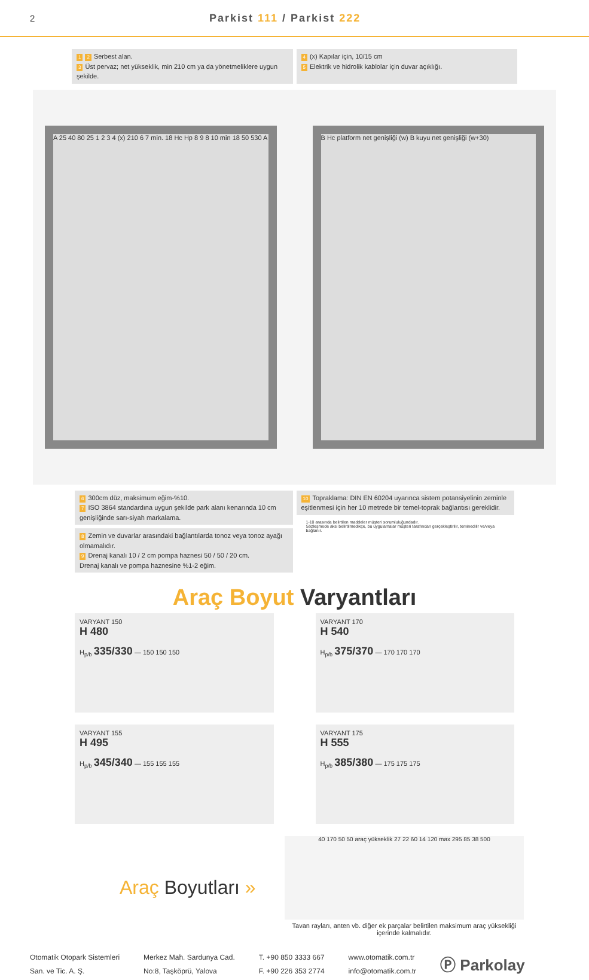2 Parkist 111 / Parkist 222
1 2 Serbest alan.
3 Üst pervaz; net yükseklik, min 210 cm ya da yönetmeliklere uygun şekilde.
4 (x) Kapılar için, 10/15 cm
5 Elektrik ve hidrolik kablolar için duvar açıklığı.
A 25 40 80 25 1 2 3 4 (x) 210 6 7 min. 18 Hc Hp 8 9 8 10 min 18 50 530 A
B Hc platform net genişliği (w) B kuyu net genişliği (w+30)
6 300cm düz, maksimum eğim-%10.
7 ISO 3864 standardına uygun şekilde park alanı kenarında 10 cm genişliğinde sarı-siyah markalama.
8 Zemin ve duvarlar arasındaki bağlantılarda tonoz veya tonoz ayağı olmamalıdır.
9 Drenaj kanalı 10 / 2 cm pompa haznesi 50 / 50 / 20 cm.
Drenaj kanalı ve pompa haznesine %1-2 eğim.
10 Topraklama: DIN EN 60204 uyarınca sistem potansiyelinin zeminle eşitlenmesi için her 10 metrede bir temel-toprak bağlantısı gereklidir.
1-10 arasında belirtilen maddeler müşteri sorumluluğundadır.
Sözleşmede aksi belirtilmedikçe, bu uygulamalar müşteri tarafından gerçekleştirilir, teminedilir ve/veya bağlanır.
Araç Boyut Varyantları
VARYANT 150
H 480
H<sub>p/b</sub> 335/330 — 150 150 150
VARYANT 170
H 540
H<sub>p/b</sub> 375/370 — 170 170 170
VARYANT 155
H 495
H<sub>p/b</sub> 345/340 — 155 155 155
VARYANT 175
H 555
H<sub>p/b</sub> 385/380 — 175 175 175
Araç Boyutları »
40 170 50 50 araç yükseklik 27 22 60 14 120 max 295 85 38 500
Tavan rayları, anten vb. diğer ek parçalar belirtilen maksimum araç yüksekliği içerinde kalmalıdır.
Otomatik Otopark Sistemleri
San. ve Tic. A. Ş.
Merkez Mah. Sardunya Cad.
No:8, Taşköprü, Yalova
T. +90 850 3333 667
F. +90 226 353 2774
www.otomatik.com.tr
info@otomatik.com.tr
Ⓟ Parkolay